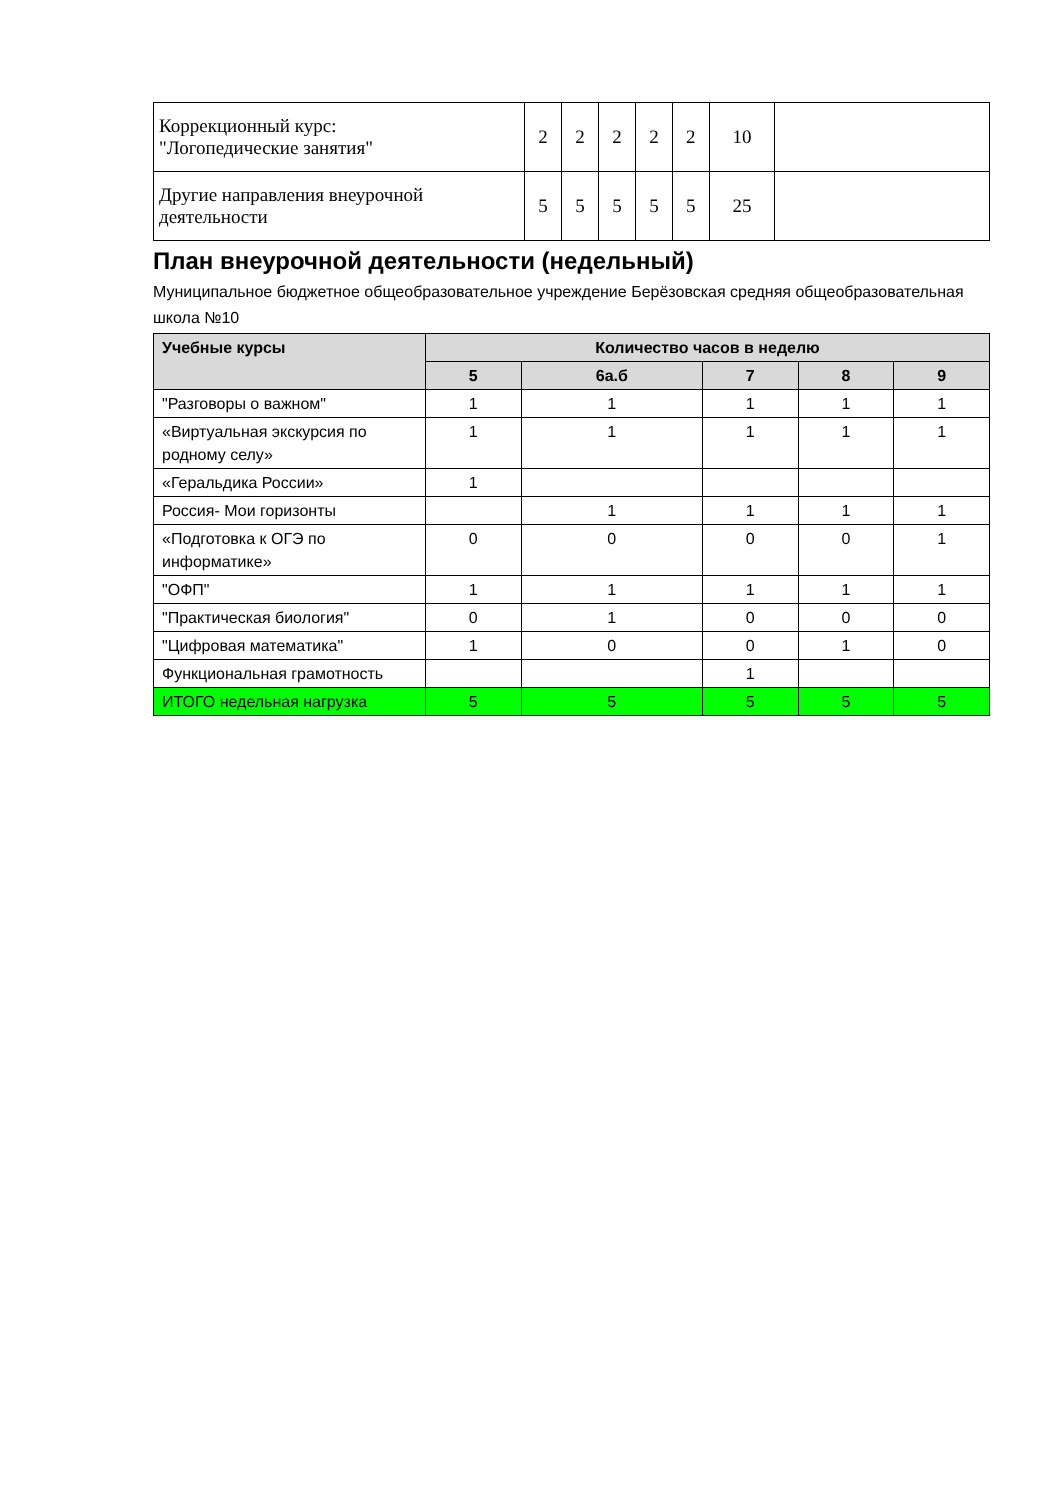| Коррекционный курс: "Логопедические занятия" | 2 | 2 | 2 | 2 | 2 | 10 | |
| Другие направления внеурочной деятельности | 5 | 5 | 5 | 5 | 5 | 25 | |
План внеурочной деятельности (недельный)
Муниципальное бюджетное общеобразовательное учреждение Берёзовская средняя общеобразовательная школа №10
| Учебные курсы | Количество часов в неделю | | | | |
| --- | --- | --- | --- | --- | --- |
| | 5 | 6а.б | 7 | 8 | 9 |
| "Разговоры о важном" | 1 | 1 | 1 | 1 | 1 |
| «Виртуальная экскурсия по родному селу» | 1 | 1 | 1 | 1 | 1 |
| «Геральдика России» | 1 | | | | |
| Россия- Мои горизонты | | 1 | 1 | 1 | 1 |
| «Подготовка к ОГЭ по информатике» | 0 | 0 | 0 | 0 | 1 |
| "ОФП" | 1 | 1 | 1 | 1 | 1 |
| "Практическая биология" | 0 | 1 | 0 | 0 | 0 |
| "Цифровая математика" | 1 | 0 | 0 | 1 | 0 |
| Функциональная грамотность | | | 1 | | |
| ИТОГО недельная нагрузка | 5 | 5 | 5 | 5 | 5 |